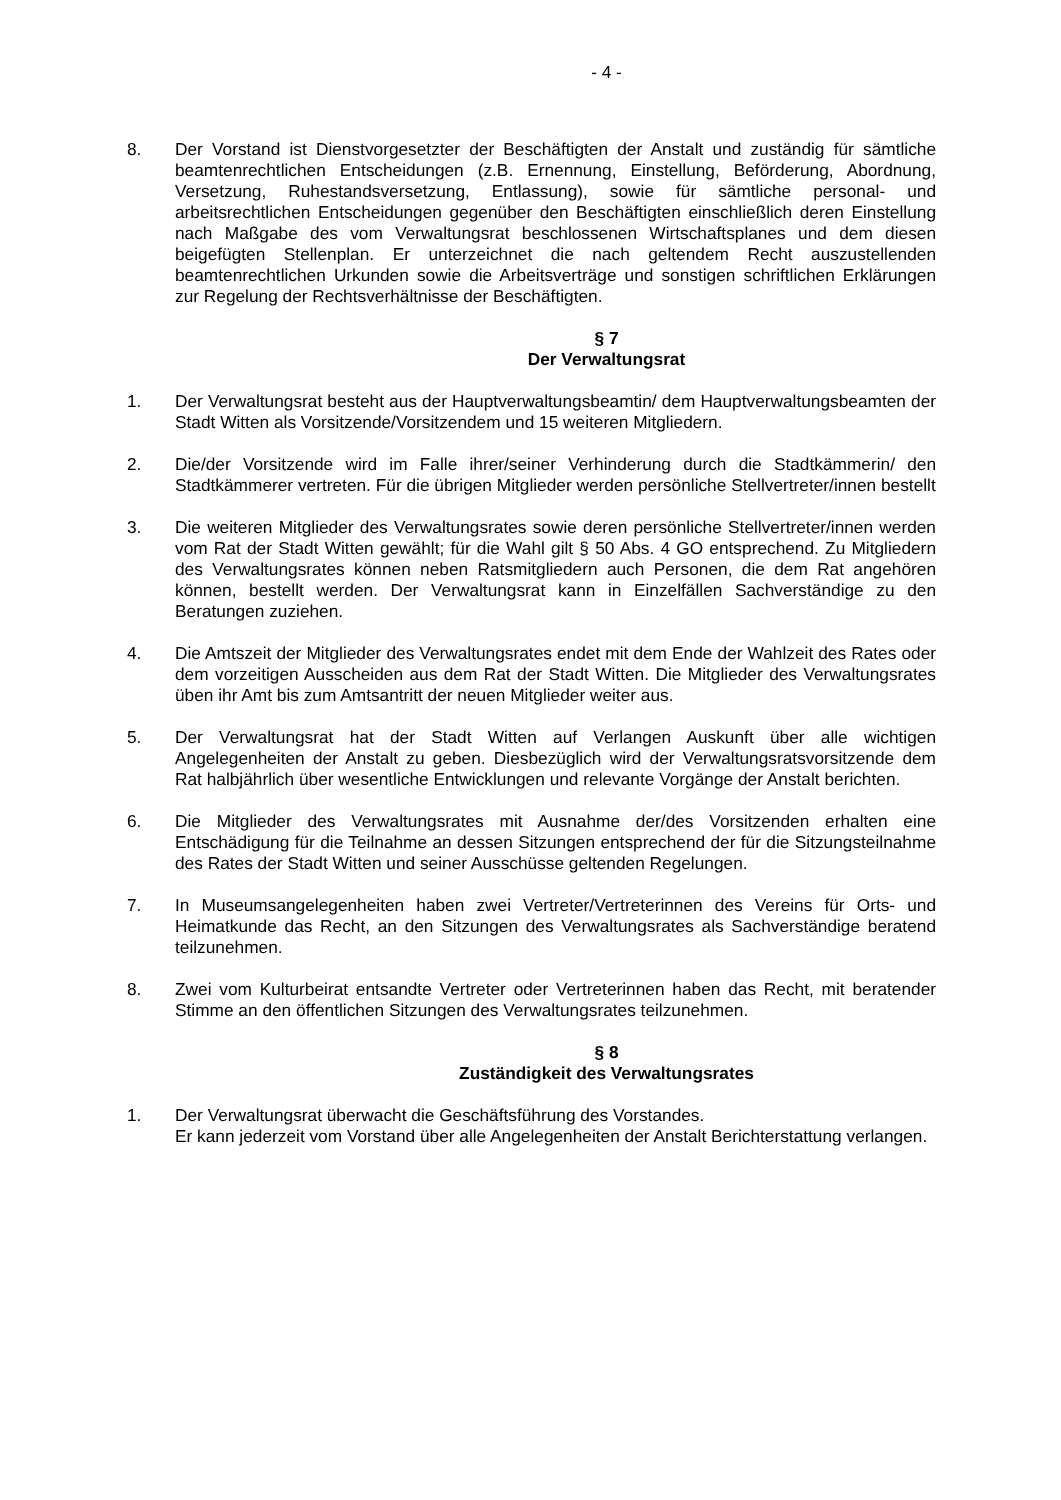- 4 -
8. Der Vorstand ist Dienstvorgesetzter der Beschäftigten der Anstalt und zuständig für sämtliche beamtenrechtlichen Entscheidungen (z.B. Ernennung, Einstellung, Beförderung, Abordnung, Versetzung, Ruhestandsversetzung, Entlassung), sowie für sämtliche personal- und arbeitsrechtlichen Entscheidungen gegenüber den Beschäftigten einschließlich deren Einstellung nach Maßgabe des vom Verwaltungsrat beschlossenen Wirtschaftsplanes und dem diesen beigefügten Stellenplan. Er unterzeichnet die nach geltendem Recht auszustellenden beamtenrechtlichen Urkunden sowie die Arbeitsverträge und sonstigen schriftlichen Erklärungen zur Regelung der Rechtsverhältnisse der Beschäftigten.
§ 7
Der Verwaltungsrat
1. Der Verwaltungsrat besteht aus der Hauptverwaltungsbeamtin/ dem Hauptverwaltungsbeamten der Stadt Witten als Vorsitzende/Vorsitzendem und 15 weiteren Mitgliedern.
2. Die/der Vorsitzende wird im Falle ihrer/seiner Verhinderung durch die Stadtkämmerin/ den Stadtkämmerer vertreten. Für die übrigen Mitglieder werden persönliche Stellvertreter/innen bestellt
3. Die weiteren Mitglieder des Verwaltungsrates sowie deren persönliche Stellvertreter/innen werden vom Rat der Stadt Witten gewählt; für die Wahl gilt § 50 Abs. 4 GO entsprechend. Zu Mitgliedern des Verwaltungsrates können neben Ratsmitgliedern auch Personen, die dem Rat angehören können, bestellt werden. Der Verwaltungsrat kann in Einzelfällen Sachverständige zu den Beratungen zuziehen.
4. Die Amtszeit der Mitglieder des Verwaltungsrates endet mit dem Ende der Wahlzeit des Rates oder dem vorzeitigen Ausscheiden aus dem Rat der Stadt Witten. Die Mitglieder des Verwaltungsrates üben ihr Amt bis zum Amtsantritt der neuen Mitglieder weiter aus.
5. Der Verwaltungsrat hat der Stadt Witten auf Verlangen Auskunft über alle wichtigen Angelegenheiten der Anstalt zu geben. Diesbezüglich wird der Verwaltungsratsvorsitzende dem Rat halbjährlich über wesentliche Entwicklungen und relevante Vorgänge der Anstalt berichten.
6. Die Mitglieder des Verwaltungsrates mit Ausnahme der/des Vorsitzenden erhalten eine Entschädigung für die Teilnahme an dessen Sitzungen entsprechend der für die Sitzungsteilnahme des Rates der Stadt Witten und seiner Ausschüsse geltenden Regelungen.
7. In Museumsangelegenheiten haben zwei Vertreter/Vertreterinnen des Vereins für Orts- und Heimatkunde das Recht, an den Sitzungen des Verwaltungsrates als Sachverständige beratend teilzunehmen.
8. Zwei vom Kulturbeirat entsandte Vertreter oder Vertreterinnen haben das Recht, mit beratender Stimme an den öffentlichen Sitzungen des Verwaltungsrates teilzunehmen.
§ 8
Zuständigkeit des Verwaltungsrates
1. Der Verwaltungsrat überwacht die Geschäftsführung des Vorstandes.
Er kann jederzeit vom Vorstand über alle Angelegenheiten der Anstalt Berichterstattung verlangen.